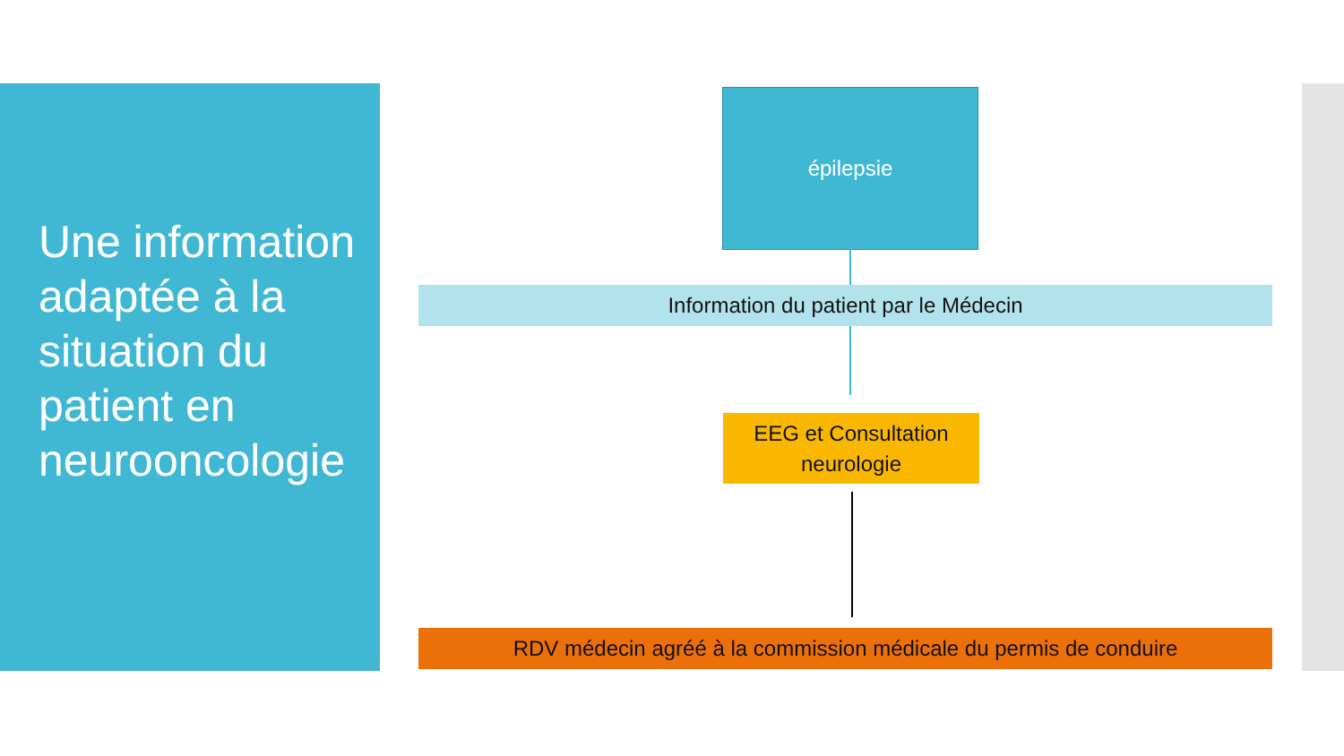Une information adaptée à la situation du patient en neurooncologie
épilepsie
Information du patient par le Médecin
EEG et Consultation
neurologie
RDV médecin agréé à la commission médicale du permis de conduire